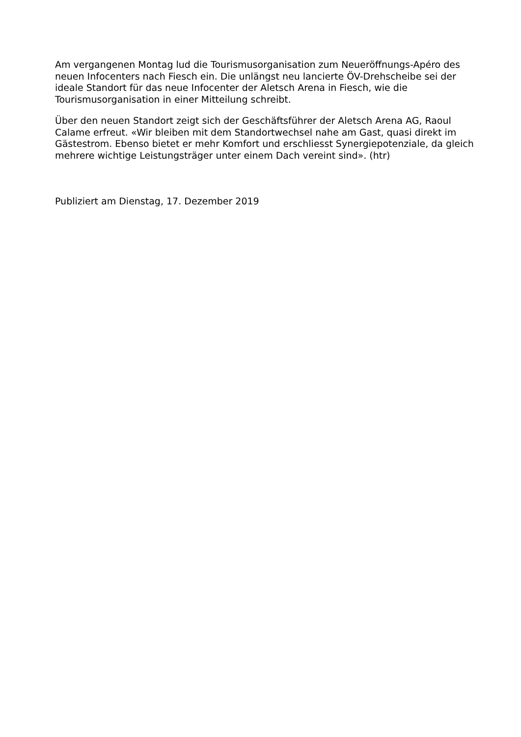Am vergangenen Montag lud die Tourismusorganisation zum Neueröffnungs-Apéro des neuen Infocenters nach Fiesch ein. Die unlängst neu lancierte ÖV-Drehscheibe sei der ideale Standort für das neue Infocenter der Aletsch Arena in Fiesch, wie die Tourismusorganisation in einer Mitteilung schreibt.
Über den neuen Standort zeigt sich der Geschäftsführer der Aletsch Arena AG, Raoul Calame erfreut. «Wir bleiben mit dem Standortwechsel nahe am Gast, quasi direkt im Gästestrom. Ebenso bietet er mehr Komfort und erschliesst Synergiepotenziale, da gleich mehrere wichtige Leistungsträger unter einem Dach vereint sind». (htr)
Publiziert am Dienstag, 17. Dezember 2019